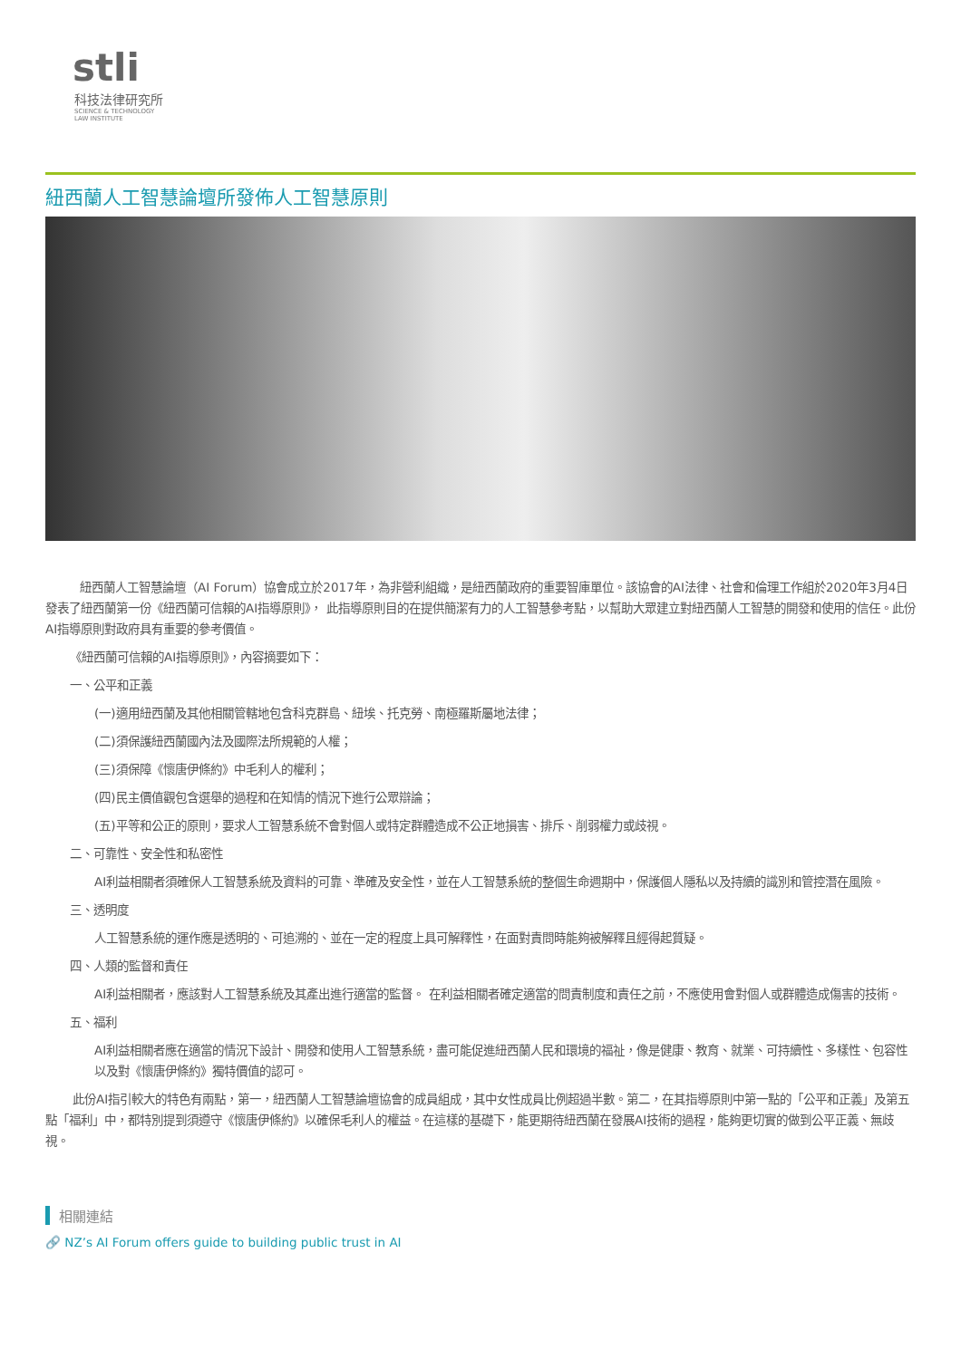stli
科技法律研究所
SCIENCE & TECHNOLOGY
LAW INSTITUTE
紐西蘭人工智慧論壇所發佈人工智慧原則
紐西蘭人工智慧論壇（AI Forum）協會成立於2017年，為非營利組織，是紐西蘭政府的重要智庫單位。該協會的AI法律、社會和倫理工作組於2020年3月4日發表了紐西蘭第一份《紐西蘭可信賴的AI指導原則》， 此指導原則目的在提供簡潔有力的人工智慧參考點，以幫助大眾建立對紐西蘭人工智慧的開發和使用的信任。此份AI指導原則對政府具有重要的參考價值。
《紐西蘭可信賴的AI指導原則》，內容摘要如下：
一、公平和正義
(一)適用紐西蘭及其他相關管轄地包含科克群島、紐埃、托克勞、南極羅斯屬地法律；
(二)須保護紐西蘭國內法及國際法所規範的人權；
(三)須保障《懷唐伊條約》中毛利人的權利；
(四)民主價值觀包含選舉的過程和在知情的情況下進行公眾辯論；
(五)平等和公正的原則，要求人工智慧系統不會對個人或特定群體造成不公正地損害、排斥、削弱權力或歧視。
二、可靠性、安全性和私密性
AI利益相關者須確保人工智慧系統及資料的可靠、準確及安全性，並在人工智慧系統的整個生命週期中，保護個人隱私以及持續的識別和管控潛在風險。
三、透明度
人工智慧系統的運作應是透明的、可追溯的、並在一定的程度上具可解釋性，在面對責問時能夠被解釋且經得起質疑。
四、人類的監督和責任
AI利益相關者，應該對人工智慧系統及其產出進行適當的監督。 在利益相關者確定適當的問責制度和責任之前，不應使用會對個人或群體造成傷害的技術。
五、福利
AI利益相關者應在適當的情況下設計、開發和使用人工智慧系統，盡可能促進紐西蘭人民和環境的福祉，像是健康、教育、就業、可持續性、多樣性、包容性以及對《懷唐伊條約》獨特價值的認可。
此份AI指引較大的特色有兩點，第一，紐西蘭人工智慧論壇協會的成員組成，其中女性成員比例超過半數。第二，在其指導原則中第一點的「公平和正義」及第五點「福利」中，都特別提到須遵守《懷唐伊條約》以確保毛利人的權益。在這樣的基礎下，能更期待紐西蘭在發展AI技術的過程，能夠更切實的做到公平正義、無歧視。
相關連結
🔗 NZ’s AI Forum offers guide to building public trust in AI